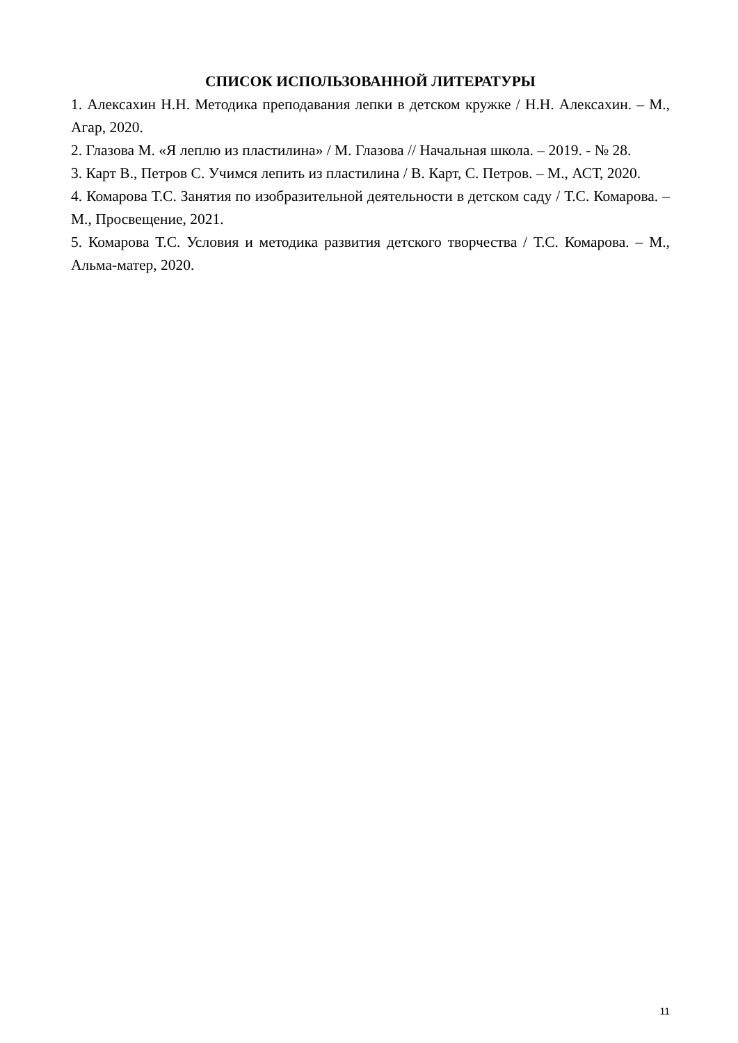СПИСОК ИСПОЛЬЗОВАННОЙ ЛИТЕРАТУРЫ
1. Алексахин Н.Н. Методика преподавания лепки в детском кружке / Н.Н. Алексахин. – М., Агар, 2020.
2. Глазова М. «Я леплю из пластилина» / М. Глазова // Начальная школа. – 2019. - № 28.
3. Карт В., Петров С. Учимся лепить из пластилина / В. Карт, С. Петров. – М., АСТ, 2020.
4. Комарова Т.С. Занятия по изобразительной деятельности в детском саду / Т.С. Комарова. – М., Просвещение, 2021.
5. Комарова Т.С. Условия и методика развития детского творчества / Т.С. Комарова. – М., Альма-матер, 2020.
11